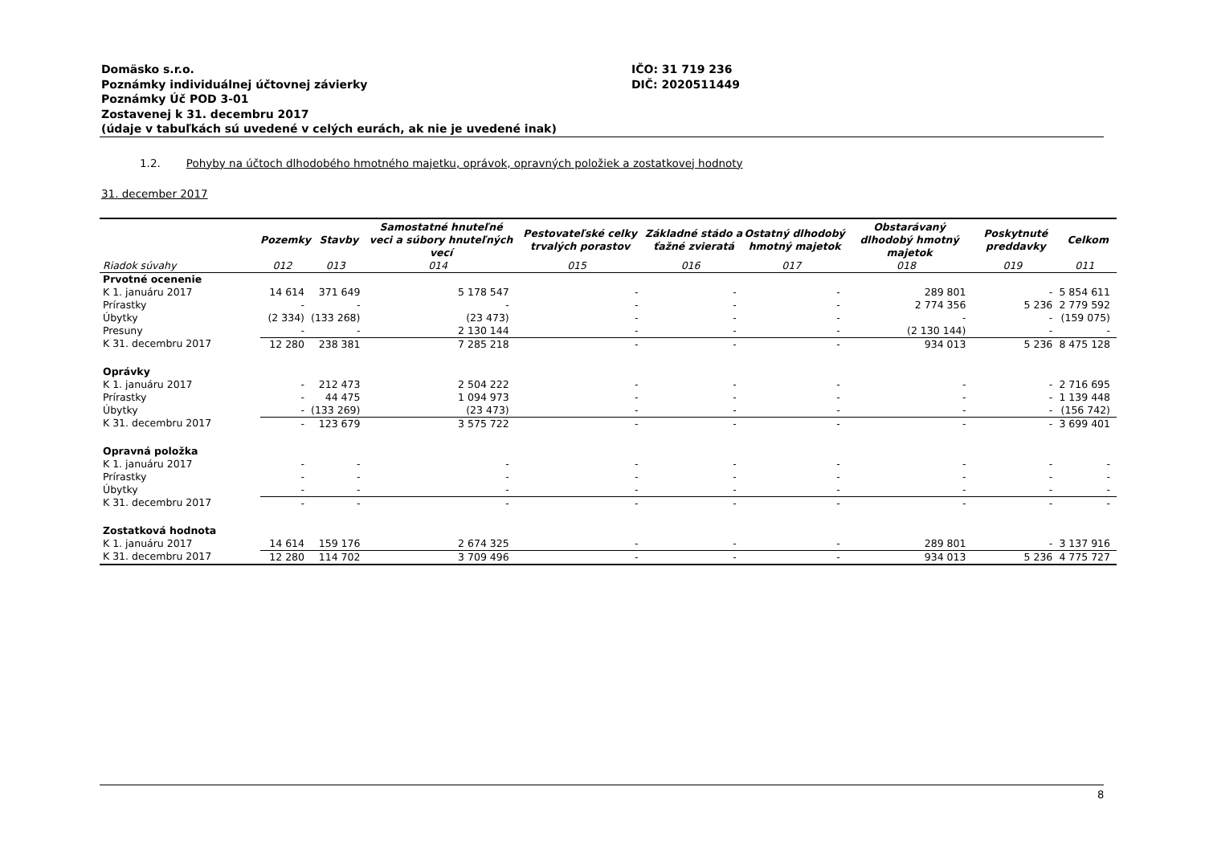Domäsko s.r.o.
Poznámky individuálnej účtovnej závierky
Poznámky Úč POD 3-01
Zostavenej k 31. decembru 2017
(údaje v tabuľkách sú uvedené v celých eurách, ak nie je uvedené inak)
IČO: 31 719 236
DIČ: 2020511449
1.2. Pohyby na účtoch dlhodobého hmotného majetku, oprávok, opravných položiek a zostatkovej hodnoty
31. december 2017
| | Pozemky | Stavby | Samostatné hnuteľné veci a súbory hnuteľných vecí | Pestovateľské celky trvalých porastov | Základné stádo a ťažné zvieratá | Ostatný dlhodobý hmotný majetok | Obstarávaný dlhodobý hmotný majetok | Poskytnuté preddavky | Celkom |
| --- | --- | --- | --- | --- | --- | --- | --- | --- | --- |
| Riadok súvahy | 012 | 013 | 014 | 015 | 016 | 017 | 018 | 019 | 011 |
| Prvotné ocenenie | | | | | | | | | |
| K 1. januáru 2017 | 14 614 | 371 649 | 5 178 547 | - | - | - | 289 801 | - | 5 854 611 |
| Prírastky | - | - | - | - | - | - | 2 774 356 | 5 236 | 2 779 592 |
| Úbytky | (2 334) | (133 268) | (23 473) | - | - | - | - | - | (159 075) |
| Presuny | - | - | 2 130 144 | - | - | - | (2 130 144) | - | - |
| K 31. decembru 2017 | 12 280 | 238 381 | 7 285 218 | - | - | - | 934 013 | 5 236 | 8 475 128 |
| Oprávky | | | | | | | | | |
| K 1. januáru 2017 | - | 212 473 | 2 504 222 | - | - | - | - | - | 2 716 695 |
| Prírastky | - | 44 475 | 1 094 973 | - | - | - | - | - | 1 139 448 |
| Úbytky | - | (133 269) | (23 473) | - | - | - | - | - | (156 742) |
| K 31. decembru 2017 | - | 123 679 | 3 575 722 | - | - | - | - | - | 3 699 401 |
| Opravná položka | | | | | | | | | |
| K 1. januáru 2017 | - | - | - | - | - | - | - | - | - |
| Prírastky | - | - | - | - | - | - | - | - | - |
| Úbytky | - | - | - | - | - | - | - | - | - |
| K 31. decembru 2017 | - | - | - | - | - | - | - | - | - |
| Zostatková hodnota | | | | | | | | | |
| K 1. januáru 2017 | 14 614 | 159 176 | 2 674 325 | - | - | - | 289 801 | - | 3 137 916 |
| K 31. decembru 2017 | 12 280 | 114 702 | 3 709 496 | - | - | - | 934 013 | 5 236 | 4 775 727 |
8